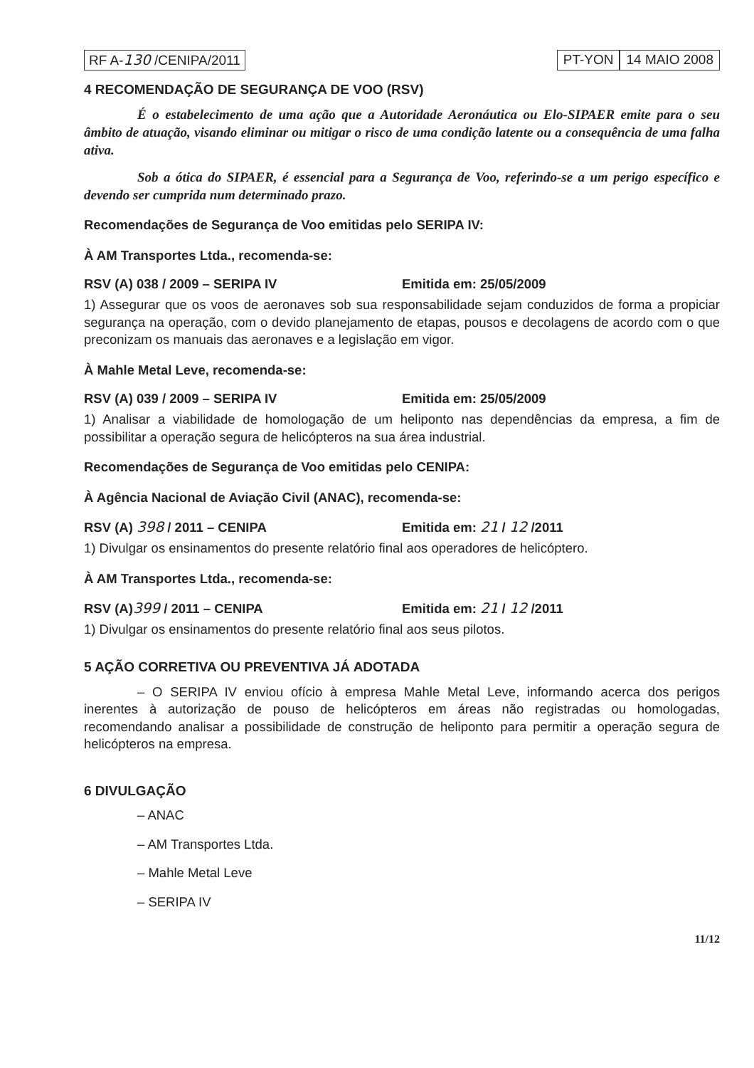RF A-130 /CENIPA/2011 PT-YON 14 MAIO 2008
4 RECOMENDAÇÃO DE SEGURANÇA DE VOO (RSV)
É o estabelecimento de uma ação que a Autoridade Aeronáutica ou Elo-SIPAER emite para o seu âmbito de atuação, visando eliminar ou mitigar o risco de uma condição latente ou a consequência de uma falha ativa.
Sob a ótica do SIPAER, é essencial para a Segurança de Voo, referindo-se a um perigo específico e devendo ser cumprida num determinado prazo.
Recomendações de Segurança de Voo emitidas pelo SERIPA IV:
À AM Transportes Ltda., recomenda-se:
RSV (A) 038 / 2009 – SERIPA IV Emitida em: 25/05/2009
1) Assegurar que os voos de aeronaves sob sua responsabilidade sejam conduzidos de forma a propiciar segurança na operação, com o devido planejamento de etapas, pousos e decolagens de acordo com o que preconizam os manuais das aeronaves e a legislação em vigor.
À Mahle Metal Leve, recomenda-se:
RSV (A) 039 / 2009 – SERIPA IV Emitida em: 25/05/2009
1) Analisar a viabilidade de homologação de um heliponto nas dependências da empresa, a fim de possibilitar a operação segura de helicópteros na sua área industrial.
Recomendações de Segurança de Voo emitidas pelo CENIPA:
À Agência Nacional de Aviação Civil (ANAC), recomenda-se:
RSV (A) 398 / 2011 – CENIPA Emitida em: 21 / 12 /2011
1) Divulgar os ensinamentos do presente relatório final aos operadores de helicóptero.
À AM Transportes Ltda., recomenda-se:
RSV (A)399 / 2011 – CENIPA Emitida em: 21 / 12 /2011
1) Divulgar os ensinamentos do presente relatório final aos seus pilotos.
5 AÇÃO CORRETIVA OU PREVENTIVA JÁ ADOTADA
– O SERIPA IV enviou ofício à empresa Mahle Metal Leve, informando acerca dos perigos inerentes à autorização de pouso de helicópteros em áreas não registradas ou homologadas, recomendando analisar a possibilidade de construção de heliponto para permitir a operação segura de helicópteros na empresa.
6 DIVULGAÇÃO
– ANAC
– AM Transportes Ltda.
– Mahle Metal Leve
– SERIPA IV
11/12